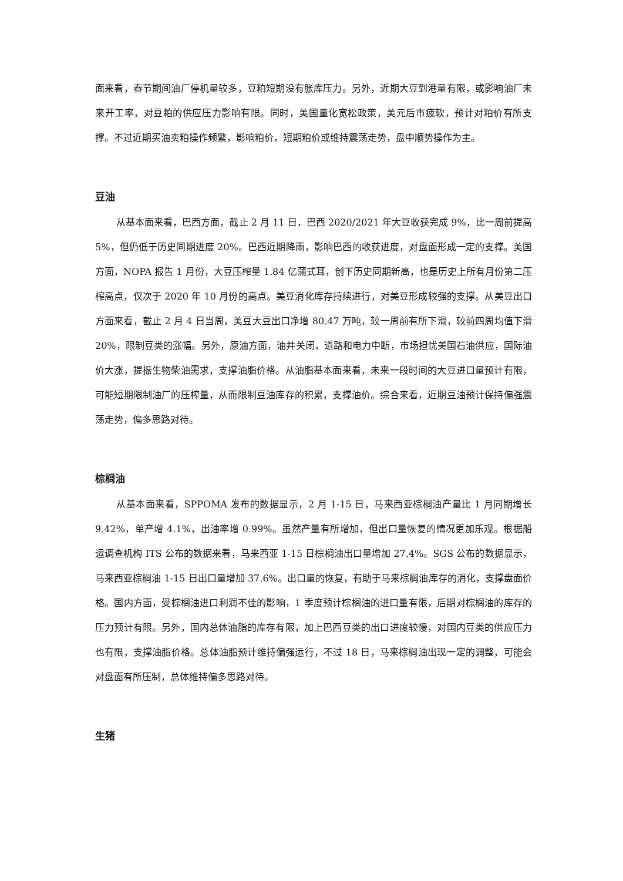面来看，春节期间油厂停机量较多，豆粕短期没有胀库压力。另外，近期大豆到港量有限，或影响油厂未来开工率，对豆粕的供应压力影响有限。同时，美国量化宽松政策，美元后市疲软，预计对粕价有所支撑。不过近期买油卖粕操作频繁，影响粕价，短期粕价或维持震荡走势，盘中顺势操作为主。
豆油
从基本面来看，巴西方面，截止 2 月 11 日，巴西 2020/2021 年大豆收获完成 9%，比一周前提高 5%，但仍低于历史同期进度 20%。巴西近期降雨，影响巴西的收获进度，对盘面形成一定的支撑。美国方面，NOPA 报告 1 月份，大豆压榨量 1.84 亿蒲式耳，创下历史同期新高，也是历史上所有月份第二压榨高点，仅次于 2020 年 10 月份的高点。美豆消化库存持续进行，对美豆形成较强的支撑。从美豆出口方面来看，截止 2 月 4 日当周，美豆大豆出口净增 80.47 万吨，较一周前有所下滑，较前四周均值下滑 20%，限制豆类的涨幅。另外，原油方面，油井关闭，道路和电力中断，市场担忧美国石油供应，国际油价大涨，提振生物柴油需求，支撑油脂价格。从油脂基本面来看，未来一段时间的大豆进口量预计有限，可能短期限制油厂的压榨量，从而限制豆油库存的积累，支撑油价。综合来看，近期豆油预计保持偏强震荡走势，偏多思路对待。
棕榈油
从基本面来看，SPPOMA 发布的数据显示，2 月 1-15 日，马来西亚棕榈油产量比 1 月同期增长 9.42%，单产增 4.1%，出油率增 0.99%。虽然产量有所增加，但出口量恢复的情况更加乐观。根据船运调查机构 ITS 公布的数据来看，马来西亚 1-15 日棕榈油出口量增加 27.4%。SGS 公布的数据显示，马来西亚棕榈油 1-15 日出口量增加 37.6%。出口量的恢复，有助于马来棕榈油库存的消化，支撑盘面价格。国内方面，受棕榈油进口利润不佳的影响，1 季度预计棕榈油的进口量有限，后期对棕榈油的库存的压力预计有限。另外，国内总体油脂的库存有限，加上巴西豆类的出口进度较慢，对国内豆类的供应压力也有限，支撑油脂价格。总体油脂预计维持偏强运行，不过 18 日，马来棕榈油出现一定的调整，可能会对盘面有所压制，总体维持偏多思路对待。
生猪